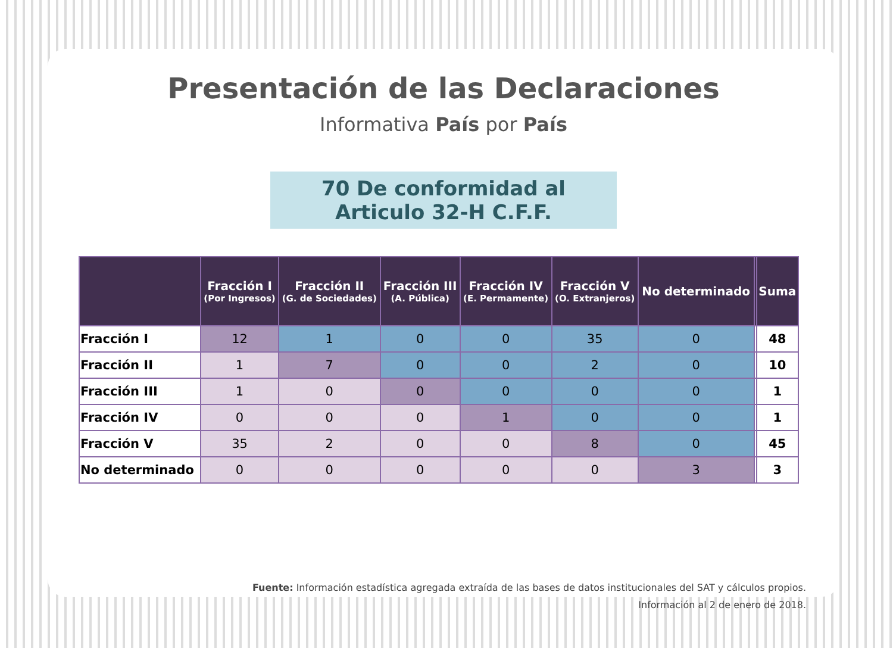Presentación de las Declaraciones
Informativa País por País
70 De conformidad al
Articulo 32-H C.F.F.
| | Fracción I (Por Ingresos) | Fracción II (G. de Sociedades) | Fracción III (A. Pública) | Fracción IV (E. Permamente) | Fracción V (O. Extranjeros) | No determinado | | Suma |
| --- | --- | --- | --- | --- | --- | --- | --- | --- |
| Fracción I | 12 | 1 | 0 | 0 | 35 | 0 | | 48 |
| Fracción II | 1 | 7 | 0 | 0 | 2 | 0 | | 10 |
| Fracción III | 1 | 0 | 0 | 0 | 0 | 0 | | 1 |
| Fracción IV | 0 | 0 | 0 | 1 | 0 | 0 | | 1 |
| Fracción V | 35 | 2 | 0 | 0 | 8 | 0 | | 45 |
| No determinado | 0 | 0 | 0 | 0 | 0 | 3 | | 3 |
Fuente: Información estadística agregada extraída de las bases de datos institucionales del SAT y cálculos propios.
Información al 2 de enero de 2018.